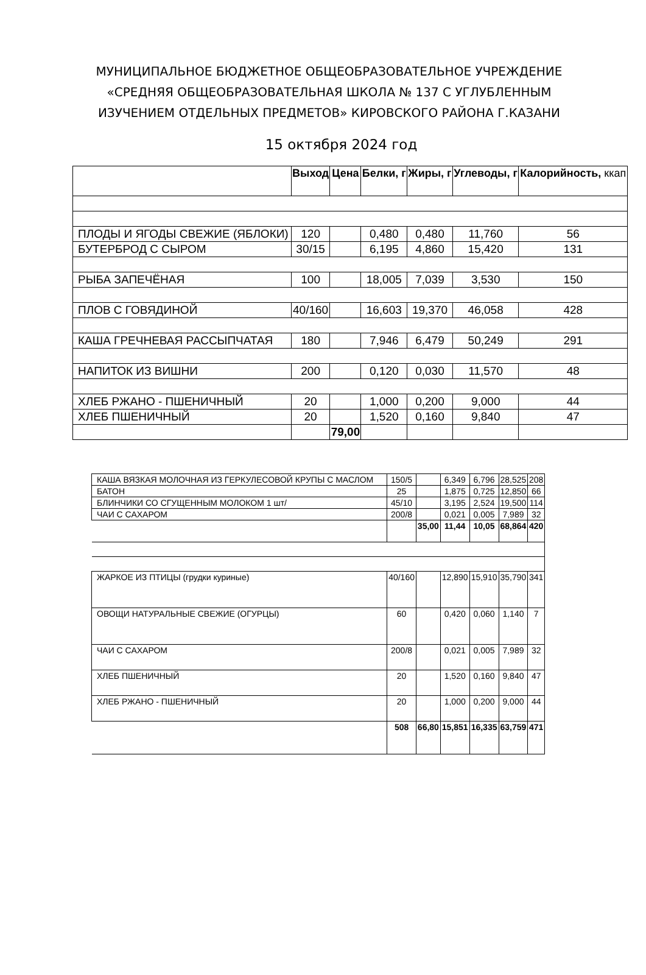МУНИЦИПАЛЬНОЕ БЮДЖЕТНОЕ ОБЩЕОБРАЗОВАТЕЛЬНОЕ УЧРЕЖДЕНИЕ «СРЕДНЯЯ ОБЩЕОБРАЗОВАТЕЛЬНАЯ ШКОЛА № 137 С УГЛУБЛЕННЫМ ИЗУЧЕНИЕМ ОТДЕЛЬНЫХ ПРЕДМЕТОВ» КИРОВСКОГО РАЙОНА Г.КАЗАНИ
15 октября 2024 год
| | Выход | Цена | Белки, г | Жиры, г | Углеводы, г | Калорийность, ккап |
| --- | --- | --- | --- | --- | --- | --- |
| ПЛОДЫ И ЯГОДЫ СВЕЖИЕ (ЯБЛОКИ) | 120 | | 0,480 | 0,480 | 11,760 | 56 |
| БУТЕРБРОД С СЫРОМ | 30/15 | | 6,195 | 4,860 | 15,420 | 131 |
| РЫБА ЗАПЕЧЁНАЯ | 100 | | 18,005 | 7,039 | 3,530 | 150 |
| ПЛОВ С ГОВЯДИНОЙ | 40/160 | | 16,603 | 19,370 | 46,058 | 428 |
| КАША ГРЕЧНЕВАЯ РАССЫПЧАТАЯ | 180 | | 7,946 | 6,479 | 50,249 | 291 |
| НАПИТОК ИЗ ВИШНИ | 200 | | 0,120 | 0,030 | 11,570 | 48 |
| ХЛЕБ РЖАНО - ПШЕНИЧНЫЙ | 20 | | 1,000 | 0,200 | 9,000 | 44 |
| ХЛЕБ ПШЕНИЧНЫЙ | 20 | | 1,520 | 0,160 | 9,840 | 47 |
| | | 79,00 | | | | |
| КАША ВЯЗКАЯ МОЛОЧНАЯ ИЗ ГЕРКУЛЕСОВОЙ КРУПЫ С МАСЛОМ | 150/5 | | 6,349 | 6,796 | 28,525 | 208 |
| БАТОН | 25 | | 1,875 | 0,725 | 12,850 | 66 |
| БЛИНЧИКИ СО СГУЩЕННЫМ МОЛОКОМ 1 шт/ | 45/10 | | 3,195 | 2,524 | 19,500 | 114 |
| ЧАИ С САХАРОМ | 200/8 | | 0,021 | 0,005 | 7,989 | 32 |
| | | 35,00 | 11,44 | 10,05 | 68,864 | 420 |
| ЖАРКОЕ ИЗ ПТИЦЫ (грудки куриные) | 40/160 | | 12,890 | 15,910 | 35,790 | 341 |
| ОВОЩИ НАТУРАЛЬНЫЕ СВЕЖИЕ (ОГУРЦЫ) | 60 | | 0,420 | 0,060 | 1,140 | 7 |
| ЧАИ С САХАРОМ | 200/8 | | 0,021 | 0,005 | 7,989 | 32 |
| ХЛЕБ ПШЕНИЧНЫЙ | 20 | | 1,520 | 0,160 | 9,840 | 47 |
| ХЛЕБ РЖАНО - ПШЕНИЧНЫЙ | 20 | | 1,000 | 0,200 | 9,000 | 44 |
| | 508 | 66,80 | 15,851 | 16,335 | 63,759 | 471 |